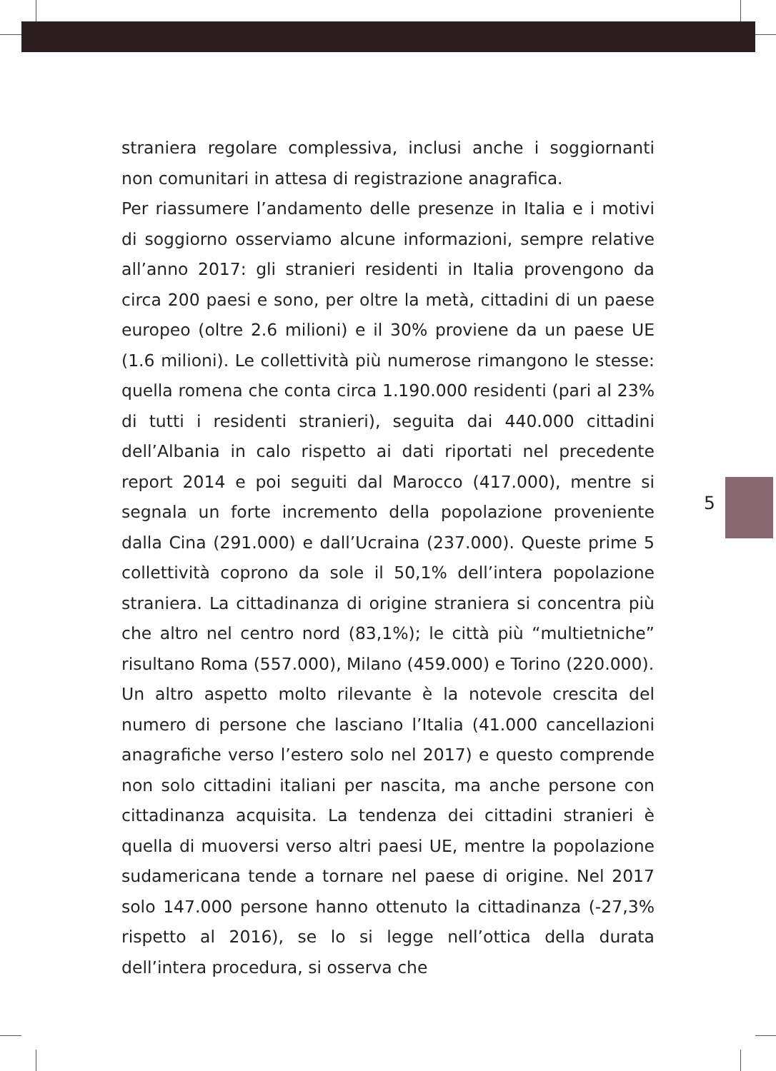straniera regolare complessiva, inclusi anche i soggiornanti non comunitari in attesa di registrazione anagrafica.
Per riassumere l’andamento delle presenze in Italia e i motivi di soggiorno osserviamo alcune informazioni, sempre relative all’anno 2017: gli stranieri residenti in Italia provengono da circa 200 paesi e sono, per oltre la metà, cittadini di un paese europeo (oltre 2.6 milioni) e il 30% proviene da un paese UE (1.6 milioni). Le collettività più numerose rimangono le stesse: quella romena che conta circa 1.190.000 residenti (pari al 23% di tutti i residenti stranieri), seguita dai 440.000 cittadini dell’Albania in calo rispetto ai dati riportati nel precedente report 2014 e poi seguiti dal Marocco (417.000), mentre si segnala un forte incremento della popolazione proveniente dalla Cina (291.000) e dall’Ucraina (237.000). Queste prime 5 collettività coprono da sole il 50,1% dell’intera popolazione straniera. La cittadinanza di origine straniera si concentra più che altro nel centro nord (83,1%); le città più “multietniche” risultano Roma (557.000), Milano (459.000) e Torino (220.000).
Un altro aspetto molto rilevante è la notevole crescita del numero di persone che lasciano l’Italia (41.000 cancellazioni anagrafiche verso l’estero solo nel 2017) e questo comprende non solo cittadini italiani per nascita, ma anche persone con cittadinanza acquisita. La tendenza dei cittadini stranieri è quella di muoversi verso altri paesi UE, mentre la popolazione sudamericana tende a tornare nel paese di origine. Nel 2017 solo 147.000 persone hanno ottenuto la cittadinanza (-27,3% rispetto al 2016), se lo si legge nell’ottica della durata dell’intera procedura, si osserva che
5